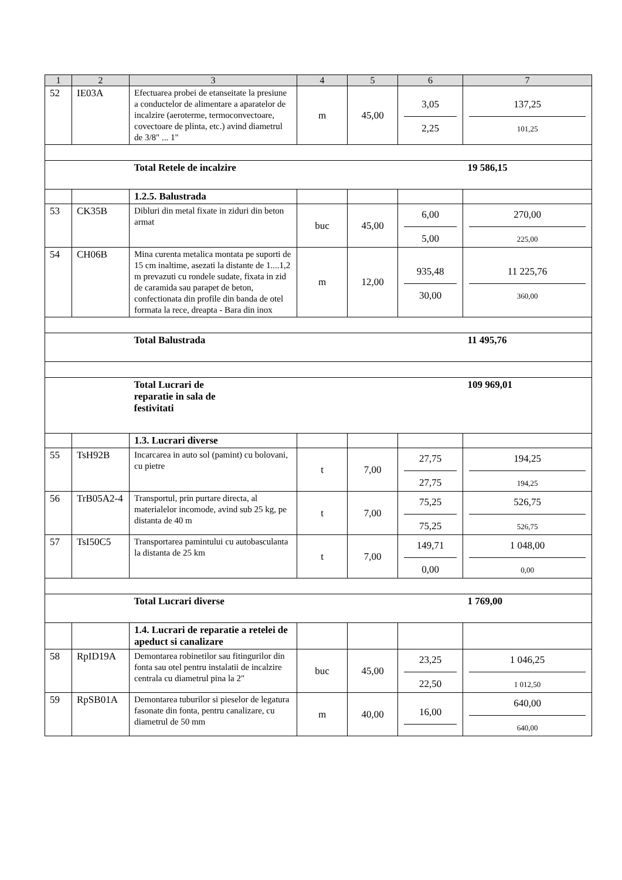| 1 | 2 | 3 | 4 | 5 | 6 | 7 |
| --- | --- | --- | --- | --- | --- | --- |
| 52 | IE03A | Efectuarea probei de etanseitate la presiune a conductelor de alimentare a aparatelor de incalzire (aeroterme, termoconvectoare, covectoare de plinta, etc.) avind diametrul de 3/8" ... 1" | m | 45,00 | 3,05 2,25 | 137,25 101,25 |
| | | Total Retele de incalzire | | | | 19 586,15 |
| | | 1.2.5. Balustrada | | | | |
| 53 | CK35B | Dibluri din metal fixate in ziduri din beton armat | buc | 45,00 | 6,00 5,00 | 270,00 225,00 |
| 54 | CH06B | Mina curenta metalica montata pe suporti de 15 cm inaltime, asezati la distante de 1....1,2 m prevazuti cu rondele sudate, fixata in zid de caramida sau parapet de beton, confectionata din profile din banda de otel formata la rece, dreapta - Bara din inox | m | 12,00 | 935,48 30,00 | 11 225,76 360,00 |
| | | Total Balustrada | | | | 11 495,76 |
| | | Total Lucrari de reparatie in sala de festivitati | | | | 109 969,01 |
| | | 1.3. Lucrari diverse | | | | |
| 55 | TsH92B | Incarcarea in auto sol (pamint) cu bolovani, cu pietre | t | 7,00 | 27,75 27,75 | 194,25 194,25 |
| 56 | TrB05A2-4 | Transportul, prin purtare directa, al materialelor incomode, avind sub 25 kg, pe distanta de 40 m | t | 7,00 | 75,25 75,25 | 526,75 526,75 |
| 57 | TsI50C5 | Transportarea pamintului cu autobasculanta la distanta de 25 km | t | 7,00 | 149,71 0,00 | 1 048,00 0,00 |
| | | Total Lucrari diverse | | | | 1 769,00 |
| | | 1.4. Lucrari de reparatie a retelei de apeduct si canalizare | | | | |
| 58 | RpID19A | Demontarea robinetilor sau fitingurilor din fonta sau otel pentru instalatii de incalzire centrala cu diametrul pina la 2" | buc | 45,00 | 23,25 22,50 | 1 046,25 1 012,50 |
| 59 | RpSB01A | Demontarea tuburilor si pieselor de legatura fasonate din fonta, pentru canalizare, cu diametrul de 50 mm | m | 40,00 | 16,00 | 640,00 640,00 |